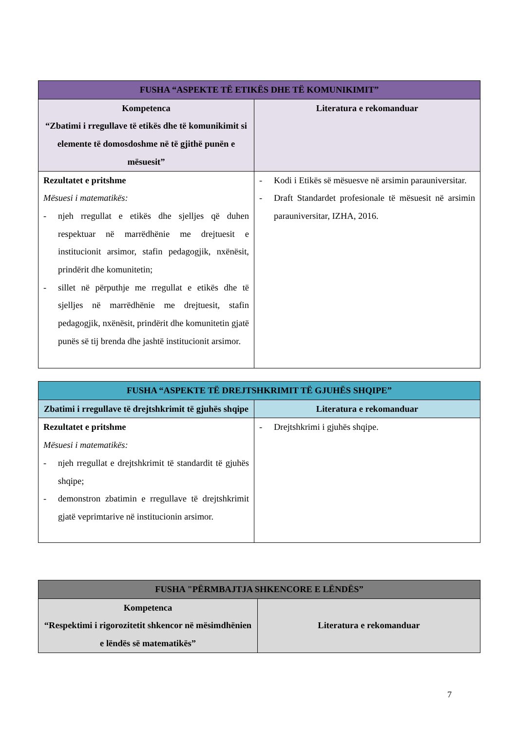| FUSHA “ASPEKTE TË ETIKËS DHE TË KOMUNIKIMIT” | |
| --- | --- |
| Kompetenca “Zbatimi i rregullave të etikës dhe të komunikimit si elemente të domosdoshme në të gjithë punën e mësuesit” | Literatura e rekomanduar |
| Rezultatet e pritshme Mësuesi i matematikës: - njeh rregullat e etikës dhe sjelljes që duhen respektuar në marrëdhënie me drejtuesit e institucionit arsimor, stafin pedagogjik, nxënësit, prindërit dhe komunitetin; - sillet në përputhje me rregullat e etikës dhe të sjelljes në marrëdhënie me drejtuesit, stafin pedagogjik, nxënësit, prindërit dhe komunitetin gjatë punës së tij brenda dhe jashtë institucionit arsimor. | - Kodi i Etikës së mësuesve në arsimin parauniversitar. - Draft Standardet profesionale të mësuesit në arsimin parauniversitar, IZHA, 2016. |
| FUSHA “ASPEKTE TË DREJTSHKRIMIT TË GJUHËS SHQIPE” | |
| --- | --- |
| Zbatimi i rregullave të drejtshkrimit të gjuhës shqipe | Literatura e rekomanduar |
| Rezultatet e pritshme Mësuesi i matematikës: - njeh rregullat e drejtshkrimit të standardit të gjuhës shqipe; - demonstron zbatimin e rregullave të drejtshkrimit gjatë veprimtarive në institucionin arsimor. | - Drejtshkrimi i gjuhës shqipe. |
| FUSHA "PËRMBAJTJA SHKENCORE E LËNDËS” | |
| --- | --- |
| Kompetenca “Respektimi i rigorozitetit shkencor në mësimdhënien e lëndës së matematikës” | Literatura e rekomanduar |
7